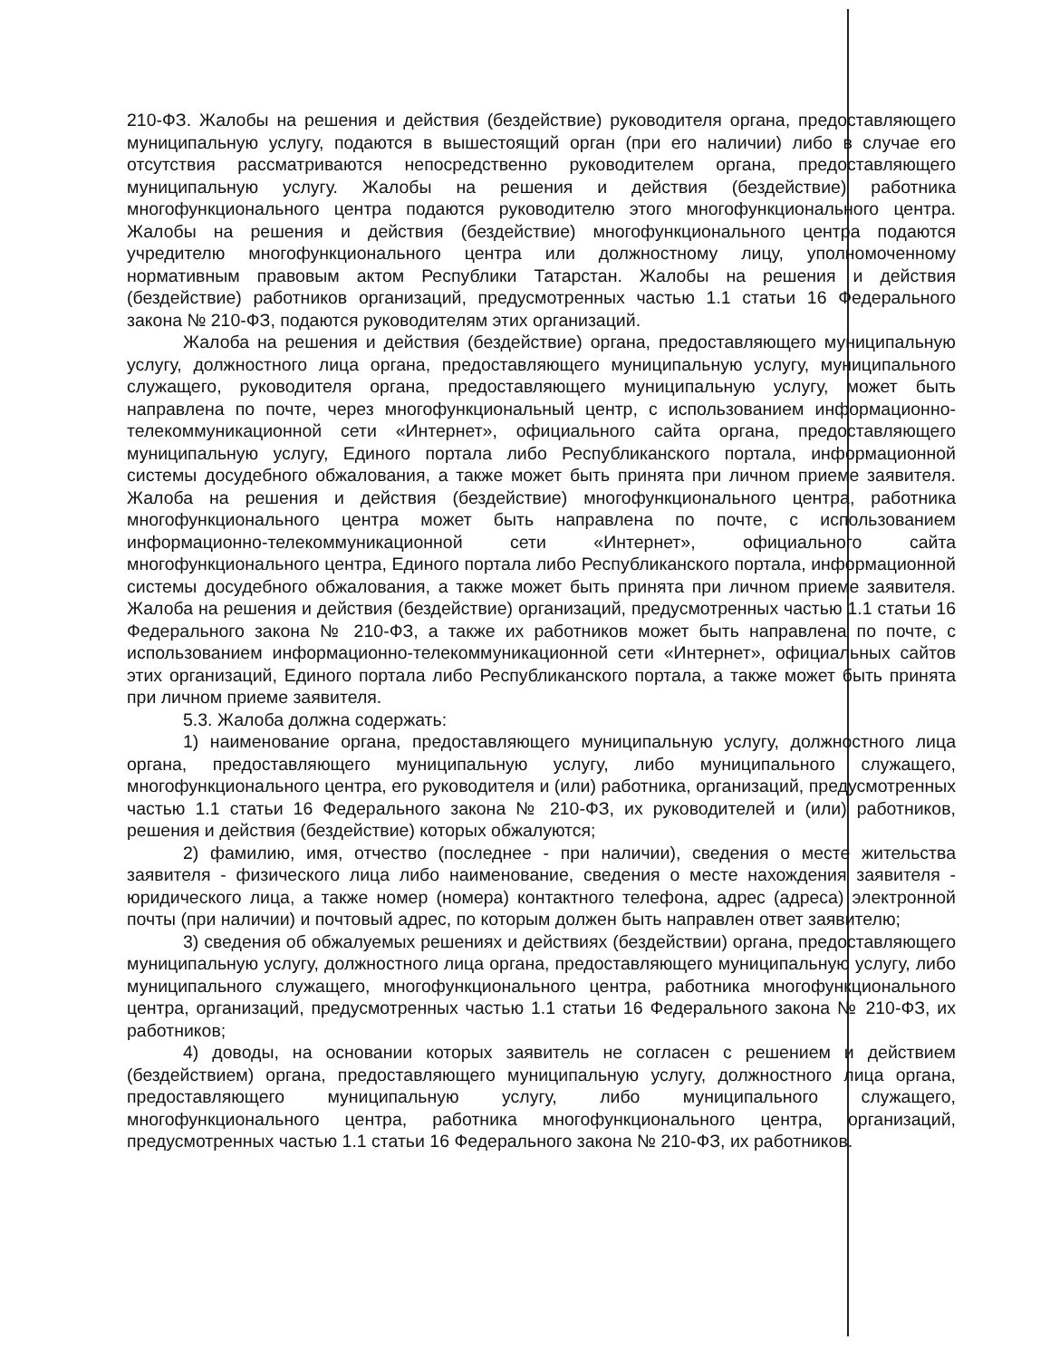210-ФЗ. Жалобы на решения и действия (бездействие) руководителя органа, предоставляющего муниципальную услугу, подаются в вышестоящий орган (при его наличии) либо в случае его отсутствия рассматриваются непосредственно руководителем органа, предоставляющего муниципальную услугу. Жалобы на решения и действия (бездействие) работника многофункционального центра подаются руководителю этого многофункционального центра. Жалобы на решения и действия (бездействие) многофункционального центра подаются учредителю многофункционального центра или должностному лицу, уполномоченному нормативным правовым актом Республики Татарстан. Жалобы на решения и действия (бездействие) работников организаций, предусмотренных частью 1.1 статьи 16 Федерального закона № 210-ФЗ, подаются руководителям этих организаций.
Жалоба на решения и действия (бездействие) органа, предоставляющего муниципальную услугу, должностного лица органа, предоставляющего муниципальную услугу, муниципального служащего, руководителя органа, предоставляющего муниципальную услугу, может быть направлена по почте, через многофункциональный центр, с использованием информационно-телекоммуникационной сети «Интернет», официального сайта органа, предоставляющего муниципальную услугу, Единого портала либо Республиканского портала, информационной системы досудебного обжалования, а также может быть принята при личном приеме заявителя. Жалоба на решения и действия (бездействие) многофункционального центра, работника многофункционального центра может быть направлена по почте, с использованием информационно-телекоммуникационной сети «Интернет», официального сайта многофункционального центра, Единого портала либо Республиканского портала, информационной системы досудебного обжалования, а также может быть принята при личном приеме заявителя. Жалоба на решения и действия (бездействие) организаций, предусмотренных частью 1.1 статьи 16 Федерального закона № 210-ФЗ, а также их работников может быть направлена по почте, с использованием информационно-телекоммуникационной сети «Интернет», официальных сайтов этих организаций, Единого портала либо Республиканского портала, а также может быть принята при личном приеме заявителя.
5.3. Жалоба должна содержать:
1) наименование органа, предоставляющего муниципальную услугу, должностного лица органа, предоставляющего муниципальную услугу, либо муниципального служащего, многофункционального центра, его руководителя и (или) работника, организаций, предусмотренных частью 1.1 статьи 16 Федерального закона № 210-ФЗ, их руководителей и (или) работников, решения и действия (бездействие) которых обжалуются;
2) фамилию, имя, отчество (последнее - при наличии), сведения о месте жительства заявителя - физического лица либо наименование, сведения о месте нахождения заявителя - юридического лица, а также номер (номера) контактного телефона, адрес (адреса) электронной почты (при наличии) и почтовый адрес, по которым должен быть направлен ответ заявителю;
3) сведения об обжалуемых решениях и действиях (бездействии) органа, предоставляющего муниципальную услугу, должностного лица органа, предоставляющего муниципальную услугу, либо муниципального служащего, многофункционального центра, работника многофункционального центра, организаций, предусмотренных частью 1.1 статьи 16 Федерального закона № 210-ФЗ, их работников;
4) доводы, на основании которых заявитель не согласен с решением и действием (бездействием) органа, предоставляющего муниципальную услугу, должностного лица органа, предоставляющего муниципальную услугу, либо муниципального служащего, многофункционального центра, работника многофункционального центра, организаций, предусмотренных частью 1.1 статьи 16 Федерального закона № 210-ФЗ, их работников.